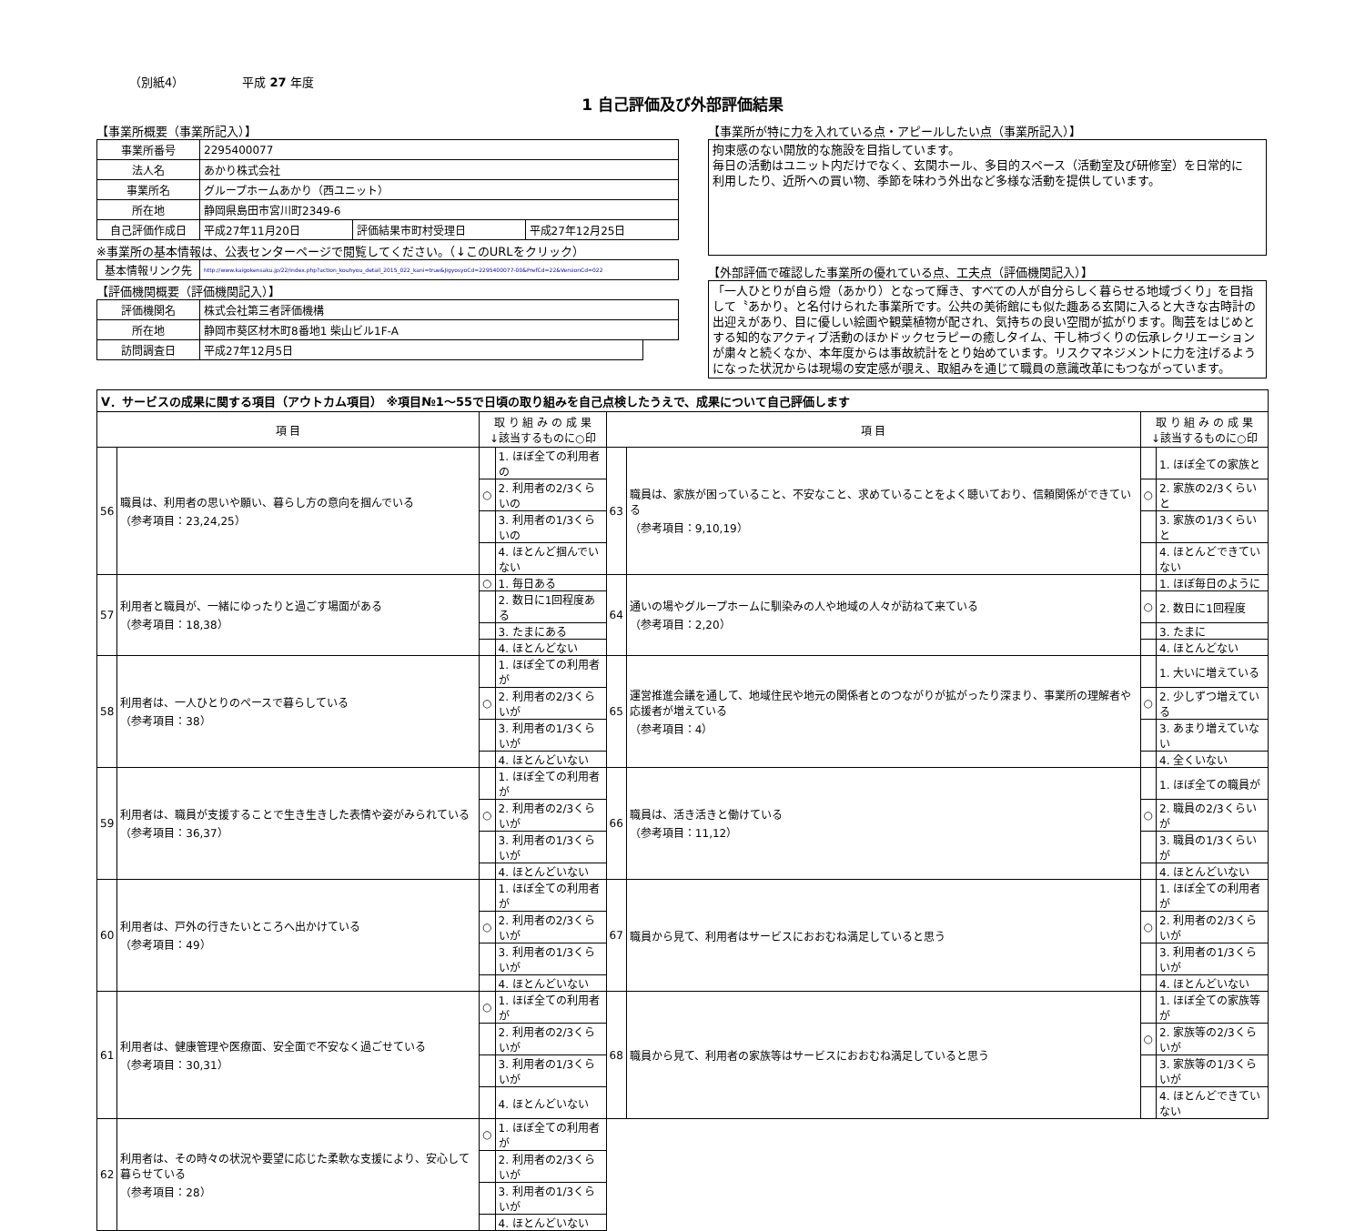（別紙4） 平成 27 年度
1 自己評価及び外部評価結果
【事業所概要（事業所記入）】
| 事業所番号 | 2295400077 | | |
| 法人名 | あかり株式会社 | | |
| 事業所名 | グループホームあかり（西ユニット） | | |
| 所在地 | 静岡県島田市宮川町2349-6 | | |
| 自己評価作成日 | 平成27年11月20日 | 評価結果市町村受理日 | 平成27年12月25日 |
※事業所の基本情報は、公表センターページで閲覧してください。（↓このURLをクリック）
| 基本情報リンク先 | http://www.kaigokensaku.jp/22/index.php?action_kouhyou_detail_2015_022_kani=true&JigyosyoCd=2295400077-00&PrefCd=22&VersionCd=022 |
【評価機関概要（評価機関記入）】
| 評価機関名 | 株式会社第三者評価機構 | |
| 所在地 | 静岡市葵区材木町8番地1 柴山ビル1F-A | |
| 訪問調査日 | 平成27年12月5日 | |
【事業所が特に力を入れている点・アピールしたい点（事業所記入）】
拘束感のない開放的な施設を目指しています。
毎日の活動はユニット内だけでなく、玄関ホール、多目的スペース（活動室及び研修室）を日常的に
利用したり、近所への買い物、季節を味わう外出など多様な活動を提供しています。
【外部評価で確認した事業所の優れている点、工夫点（評価機関記入）】
「一人ひとりが自ら燈（あかり）となって輝き、すべての人が自分らしく暮らせる地域づくり」を目指して〝あかり〟と名付けられた事業所です。公共の美術館にも似た趣ある玄関に入ると大きな古時計の出迎えがあり、目に優しい絵画や観葉植物が配され、気持ちの良い空間が拡がります。陶芸をはじめとする知的なアクティブ活動のほかドックセラピーの癒しタイム、干し柿づくりの伝承レクリエーションが粛々と続くなか、本年度からは事故統計をとり始めています。リスクマネジメントに力を注げるようになった状況からは現場の安定感が覗え、取組みを通じて職員の意識改革にもつながっています。
| Ⅴ．サービスの成果に関する項目（アウトカム項目） ※項目№1～55で日頃の取り組みを自己点検したうえで、成果について自己評価します | | | | | | | |
| --- | --- | --- | --- | --- | --- | --- | --- |
| 項 目 | | 取 り 組 み の 成 果 ↓該当するものに○印 | | 項 目 | | 取 り 組 み の 成 果 ↓該当するものに○印 | |
| 56 | 職員は、利用者の思いや願い、暮らし方の意向を掴んでいる （参考項目：23,24,25） | | 1. ほぼ全ての利用者の | 63 | 職員は、家族が困っていること、不安なこと、求めていることをよく聴いており、信頼関係ができている （参考項目：9,10,19） | | 1. ほぼ全ての家族と |
| | | ○ | 2. 利用者の2/3くらいの | | | ○ | 2. 家族の2/3くらいと |
| | | | 3. 利用者の1/3くらいの | | | | 3. 家族の1/3くらいと |
| | | | 4. ほとんど掴んでいない | | | | 4. ほとんどできていない |
| 57 | 利用者と職員が、一緒にゆったりと過ごす場面がある （参考項目：18,38） | ○ | 1. 毎日ある | 64 | 通いの場やグループホームに馴染みの人や地域の人々が訪ねて来ている （参考項目：2,20） | | 1. ほぼ毎日のように |
| | | | 2. 数日に1回程度ある | | | ○ | 2. 数日に1回程度 |
| | | | 3. たまにある | | | | 3. たまに |
| | | | 4. ほとんどない | | | | 4. ほとんどない |
| 58 | 利用者は、一人ひとりのペースで暮らしている （参考項目：38） | | 1. ほぼ全ての利用者が | 65 | 運営推進会議を通して、地域住民や地元の関係者とのつながりが拡がったり深まり、事業所の理解者や応援者が増えている （参考項目：4） | | 1. 大いに増えている |
| | | ○ | 2. 利用者の2/3くらいが | | | ○ | 2. 少しずつ増えている |
| | | | 3. 利用者の1/3くらいが | | | | 3. あまり増えていない |
| | | | 4. ほとんどいない | | | | 4. 全くいない |
| 59 | 利用者は、職員が支援することで生き生きした表情や姿がみられている （参考項目：36,37） | | 1. ほぼ全ての利用者が | 66 | 職員は、活き活きと働けている （参考項目：11,12） | | 1. ほぼ全ての職員が |
| | | ○ | 2. 利用者の2/3くらいが | | | ○ | 2. 職員の2/3くらいが |
| | | | 3. 利用者の1/3くらいが | | | | 3. 職員の1/3くらいが |
| | | | 4. ほとんどいない | | | | 4. ほとんどいない |
| 60 | 利用者は、戸外の行きたいところへ出かけている （参考項目：49） | | 1. ほぼ全ての利用者が | 67 | 職員から見て、利用者はサービスにおおむね満足していると思う | | 1. ほぼ全ての利用者が |
| | | ○ | 2. 利用者の2/3くらいが | | | ○ | 2. 利用者の2/3くらいが |
| | | | 3. 利用者の1/3くらいが | | | | 3. 利用者の1/3くらいが |
| | | | 4. ほとんどいない | | | | 4. ほとんどいない |
| 61 | 利用者は、健康管理や医療面、安全面で不安なく過ごせている （参考項目：30,31） | ○ | 1. ほぼ全ての利用者が | 68 | 職員から見て、利用者の家族等はサービスにおおむね満足していると思う | | 1. ほぼ全ての家族等が |
| | | | 2. 利用者の2/3くらいが | | | ○ | 2. 家族等の2/3くらいが |
| | | | 3. 利用者の1/3くらいが | | | | 3. 家族等の1/3くらいが |
| | | | 4. ほとんどいない | | | | 4. ほとんどできていない |
| 62 | 利用者は、その時々の状況や要望に応じた柔軟な支援により、安心して暮らせている （参考項目：28） | ○ | 1. ほぼ全ての利用者が | | | | |
| | | | 2. 利用者の2/3くらいが | | | | |
| | | | 3. 利用者の1/3くらいが | | | | |
| | | | 4. ほとんどいない | | | | |